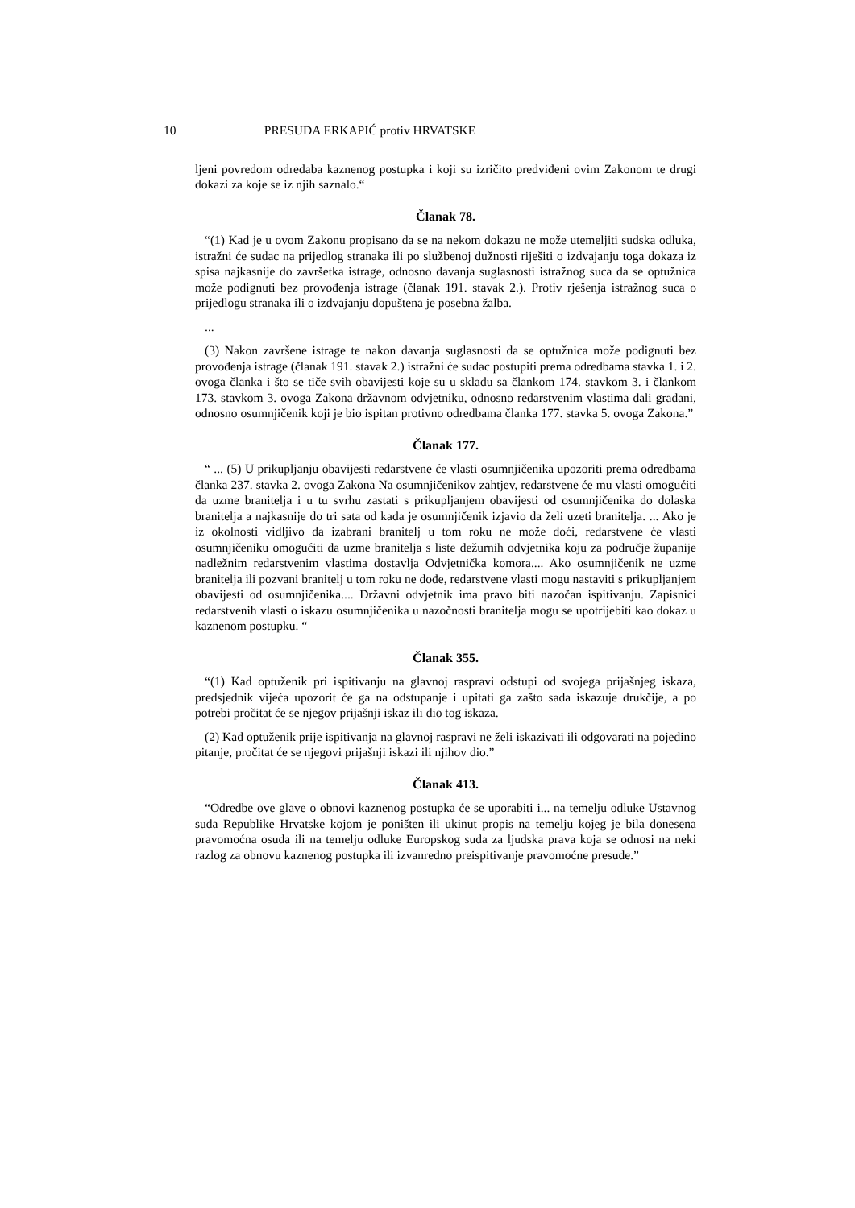10 PRESUDA ERKAPIĆ protiv HRVATSKE
ljeni povredom odredaba kaznenog postupka i koji su izričito predviđeni ovim Zakonom te drugi dokazi za koje se iz njih saznalo.“
Članak 78.
“(1) Kad je u ovom Zakonu propisano da se na nekom dokazu ne može utemeljiti sudska odluka, istražni će sudac na prijedlog stranaka ili po službenoj dužnosti riješiti o izdvajanju toga dokaza iz spisa najkasnije do završetka istrage, odnosno davanja suglasnosti istražnog suca da se optužnica može podignuti bez provođenja istrage (članak 191. stavak 2.). Protiv rješenja istražnog suca o prijedlogu stranaka ili o izdvajanju dopuštena je posebna žalba.
...
(3) Nakon završene istrage te nakon davanja suglasnosti da se optužnica može podignuti bez provođenja istrage (članak 191. stavak 2.) istražni će sudac postupiti prema odredbama stavka 1. i 2. ovoga članka i što se tiče svih obavijesti koje su u skladu sa člankom 174. stavkom 3. i člankom 173. stavkom 3. ovoga Zakona državnom odvjetniku, odnosno redarstvenim vlastima dali građani, odnosno osumnjičenik koji je bio ispitan protivno odredbama članka 177. stavka 5. ovoga Zakona.”
Članak 177.
“ ... (5) U prikupljanju obavijesti redarstvene će vlasti osumnjičenika upozoriti prema odredbama članka 237. stavka 2. ovoga Zakona Na osumnjičenikov zahtjev, redarstvene će mu vlasti omogućiti da uzme branitelja i u tu svrhu zastati s prikupljanjem obavijesti od osumnjičenika do dolaska branitelja a najkasnije do tri sata od kada je osumnjičenik izjavio da želi uzeti branitelja. ... Ako je iz okolnosti vidljivo da izabrani branitelj u tom roku ne može doći, redarstvene će vlasti osumnjičeniku omogućiti da uzme branitelja s liste dežurnih odvjetnika koju za područje županije nadležnim redarstvenim vlastima dostavlja Odvjetnička komora.... Ako osumnjičenik ne uzme branitelja ili pozvani branitelj u tom roku ne dođe, redarstvene vlasti mogu nastaviti s prikupljanjem obavijesti od osumnjičenika.... Državni odvjetnik ima pravo biti nazočan ispitivanju. Zapisnici redarstvenih vlasti o iskazu osumnjičenika u nazočnosti branitelja mogu se upotrijebiti kao dokaz u kaznenom postupku. “
Članak 355.
“(1) Kad optuženik pri ispitivanju na glavnoj raspravi odstupi od svojega prijašnjeg iskaza, predsjednik vijeća upozorit će ga na odstupanje i upitati ga zašto sada iskazuje drukčije, a po potrebi pročitat će se njegov prijašnji iskaz ili dio tog iskaza.
(2) Kad optuženik prije ispitivanja na glavnoj raspravi ne želi iskazivati ili odgovarati na pojedino pitanje, pročitat će se njegovi prijašnji iskazi ili njihov dio.”
Članak 413.
“Odredbe ove glave o obnovi kaznenog postupka će se uporabiti i... na temelju odluke Ustavnog suda Republike Hrvatske kojom je poništen ili ukinut propis na temelju kojeg je bila donesena pravomoćna osuda ili na temelju odluke Europskog suda za ljudska prava koja se odnosi na neki razlog za obnovu kaznenog postupka ili izvanredno preispitivanje pravomoćne presude.”